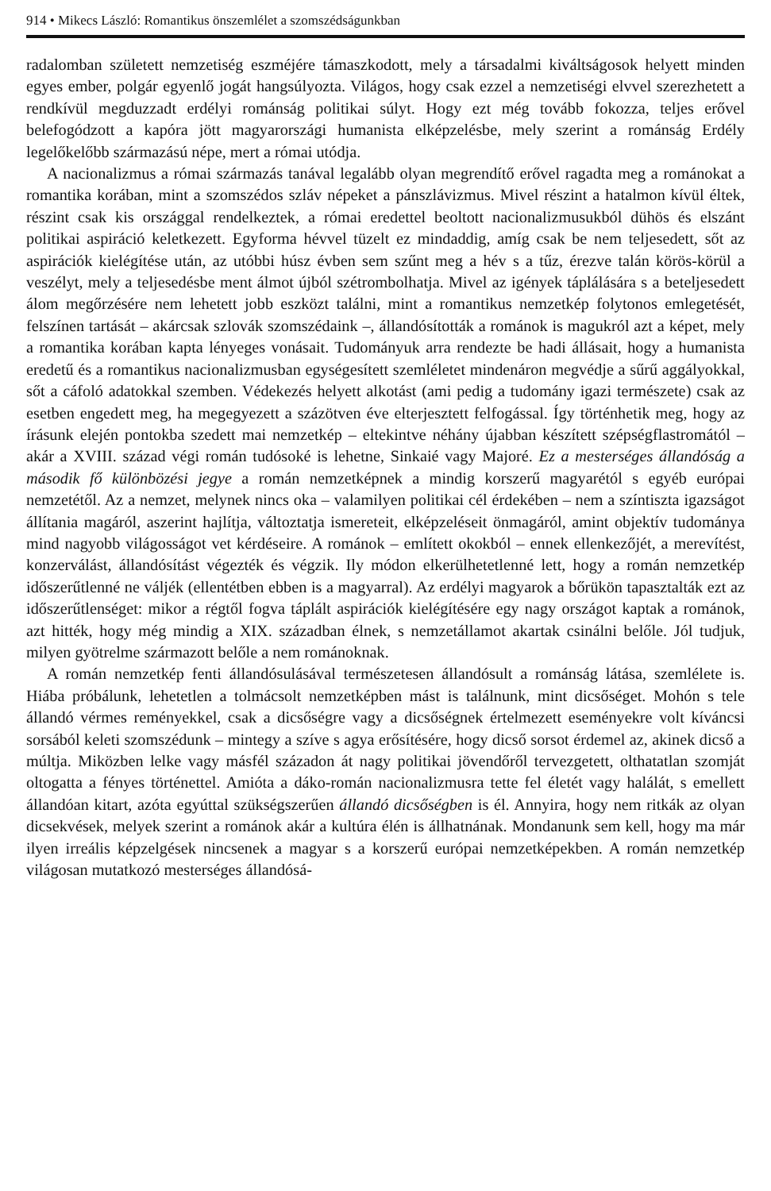914 • Mikecs László: Romantikus önszemlélet a szomszédságunkban
radalomban született nemzetiség eszméjére támaszkodott, mely a társadalmi kiváltságosok helyett minden egyes ember, polgár egyenlő jogát hangsúlyozta. Világos, hogy csak ezzel a nemzetiségi elvvel szerezhetett a rendkívül megduzzadt erdélyi románság politikai súlyt. Hogy ezt még tovább fokozza, teljes erővel belefogódzott a kapóra jött magyarországi humanista elképzelésbe, mely szerint a románság Erdély legelőkelőbb származású népe, mert a római utódja.
A nacionalizmus a római származás tanával legalább olyan megrendítő erővel ragadta meg a románokat a romantika korában, mint a szomszédos szláv népeket a pánszlávizmus. Mivel részint a hatalmon kívül éltek, részint csak kis országgal rendelkeztek, a római eredettel beoltott nacionalizmusukból dühös és elszánt politikai aspiráció keletkezett. Egyforma hévvel tüzelt ez mindaddig, amíg csak be nem teljesedett, sőt az aspirációk kielégítése után, az utóbbi húsz évben sem szűnt meg a hév s a tűz, érezve talán körös-körül a veszélyt, mely a teljesedésbe ment álmot újból szétrombolhatja. Mivel az igények táplálására s a beteljesedett álom megőrzésére nem lehetett jobb eszközt találni, mint a romantikus nemzetkép folytonos emlegetését, felszínen tartását – akárcsak szlovák szomszédaink –, állandósították a románok is magukról azt a képet, mely a romantika korában kapta lényeges vonásait. Tudományuk arra rendezte be hadi állásait, hogy a humanista eredetű és a romantikus nacionalizmusban egységesített szemléletet mindenáron megvédje a sűrű aggályokkal, sőt a cáfoló adatokkal szemben. Védekezés helyett alkotást (ami pedig a tudomány igazi természete) csak az esetben engedett meg, ha megegyezett a százötven éve elterjesztett felfogással. Így történhetik meg, hogy az írásunk elején pontokba szedett mai nemzetkép – eltekintve néhány újabban készített szépségflastromától – akár a XVIII. század végi román tudósoké is lehetne, Sinkaié vagy Majoré. Ez a mesterséges állandóság a második fő különbözési jegye a román nemzetképnek a mindig korszerű magyarétól s egyéb európai nemzetétől. Az a nemzet, melynek nincs oka – valamilyen politikai cél érdekében – nem a színtiszta igazságot állítania magáról, aszerint hajlítja, változtatja ismereteit, elképzeléseit önmagáról, amint objektív tudománya mind nagyobb világosságot vet kérdéseire. A románok – említett okokból – ennek ellenkezőjét, a merevítést, konzerválást, állandósítást végezték és végzik. Ily módon elkerülhetetlenné lett, hogy a román nemzetkép időszerűtlenné ne váljék (ellentétben ebben is a magyarral). Az erdélyi magyarok a bőrükön tapasztalták ezt az időszerűtlenséget: mikor a régtől fogva táplált aspirációk kielégítésére egy nagy országot kaptak a románok, azt hitték, hogy még mindig a XIX. században élnek, s nemzetállamot akartak csinálni belőle. Jól tudjuk, milyen gyötrelme származott belőle a nem románoknak.
A román nemzetkép fenti állandósulásával természetesen állandósult a románság látása, szemlélete is. Hiába próbálunk, lehetetlen a tolmácsolt nemzetképben mást is találnunk, mint dicsőséget. Mohón s tele állandó vérmes reményekkel, csak a dicsőségre vagy a dicsőségnek értelmezett eseményekre volt kíváncsi sorsából keleti szomszédunk – mintegy a szíve s agya erősítésére, hogy dicső sorsot érdemel az, akinek dicső a múltja. Miközben lelke vagy másfél századon át nagy politikai jövendőről tervezgetett, olthatatlan szomját oltogatta a fényes történettel. Amióta a dáko-román nacionalizmusra tette fel életét vagy halálát, s emellett állandóan kitart, azóta egyúttal szükségszerűen állandó dicsőségben is él. Annyira, hogy nem ritkák az olyan dicsekvések, melyek szerint a románok akár a kultúra élén is állhatnának. Mondanunk sem kell, hogy ma már ilyen irreális képzelgések nincsenek a magyar s a korszerű európai nemzetképekben. A román nemzetkép világosan mutatkozó mesterséges állandósá-